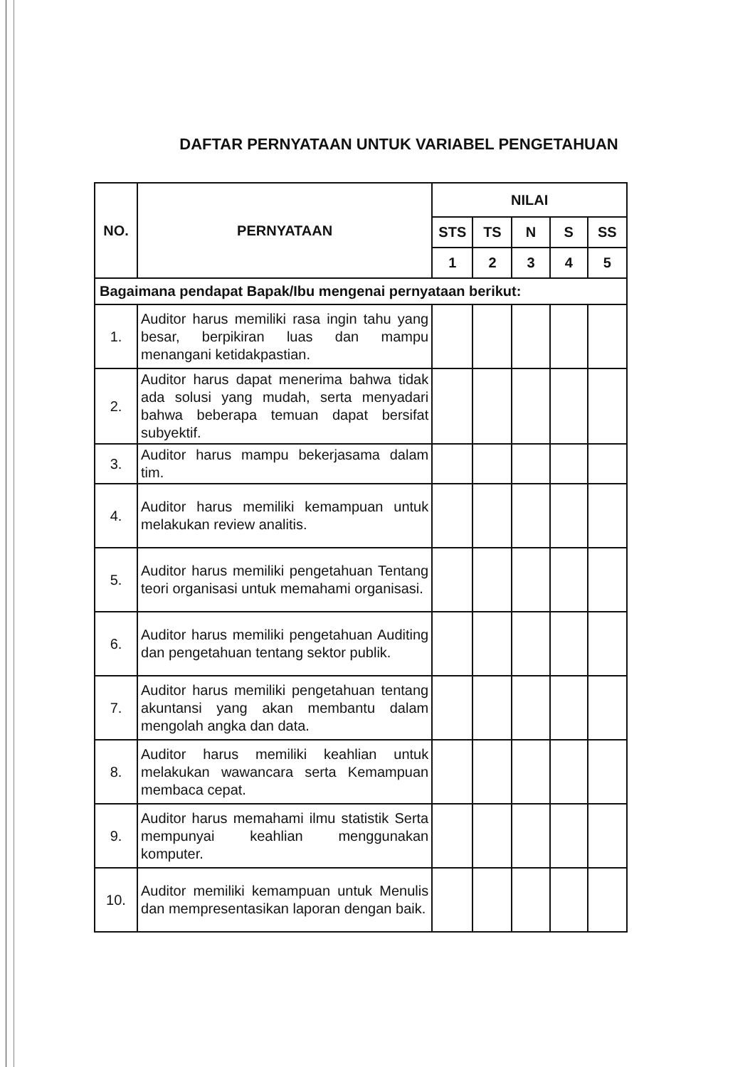DAFTAR PERNYATAAN UNTUK VARIABEL PENGETAHUAN
| NO. | PERNYATAAN | NILAI | | | | |
| --- | --- | --- | --- | --- | --- | --- |
| | | STS | TS | N | S | SS |
| | | 1 | 2 | 3 | 4 | 5 |
| Bagaimana pendapat Bapak/Ibu mengenai pernyataan berikut: | | | | | | |
| 1. | Auditor harus memiliki rasa ingin tahu yang besar, berpikiran luas dan mampu menangani ketidakpastian. | | | | | |
| 2. | Auditor harus dapat menerima bahwa tidak ada solusi yang mudah, serta menyadari bahwa beberapa temuan dapat bersifat subyektif. | | | | | |
| 3. | Auditor harus mampu bekerjasama dalam tim. | | | | | |
| 4. | Auditor harus memiliki kemampuan untuk melakukan review analitis. | | | | | |
| 5. | Auditor harus memiliki pengetahuan Tentang teori organisasi untuk memahami organisasi. | | | | | |
| 6. | Auditor harus memiliki pengetahuan Auditing dan pengetahuan tentang sektor publik. | | | | | |
| 7. | Auditor harus memiliki pengetahuan tentang akuntansi yang akan membantu dalam mengolah angka dan data. | | | | | |
| 8. | Auditor harus memiliki keahlian untuk melakukan wawancara serta Kemampuan membaca cepat. | | | | | |
| 9. | Auditor harus memahami ilmu statistik Serta mempunyai keahlian menggunakan komputer. | | | | | |
| 10. | Auditor memiliki kemampuan untuk Menulis dan mempresentasikan laporan dengan baik. | | | | | |